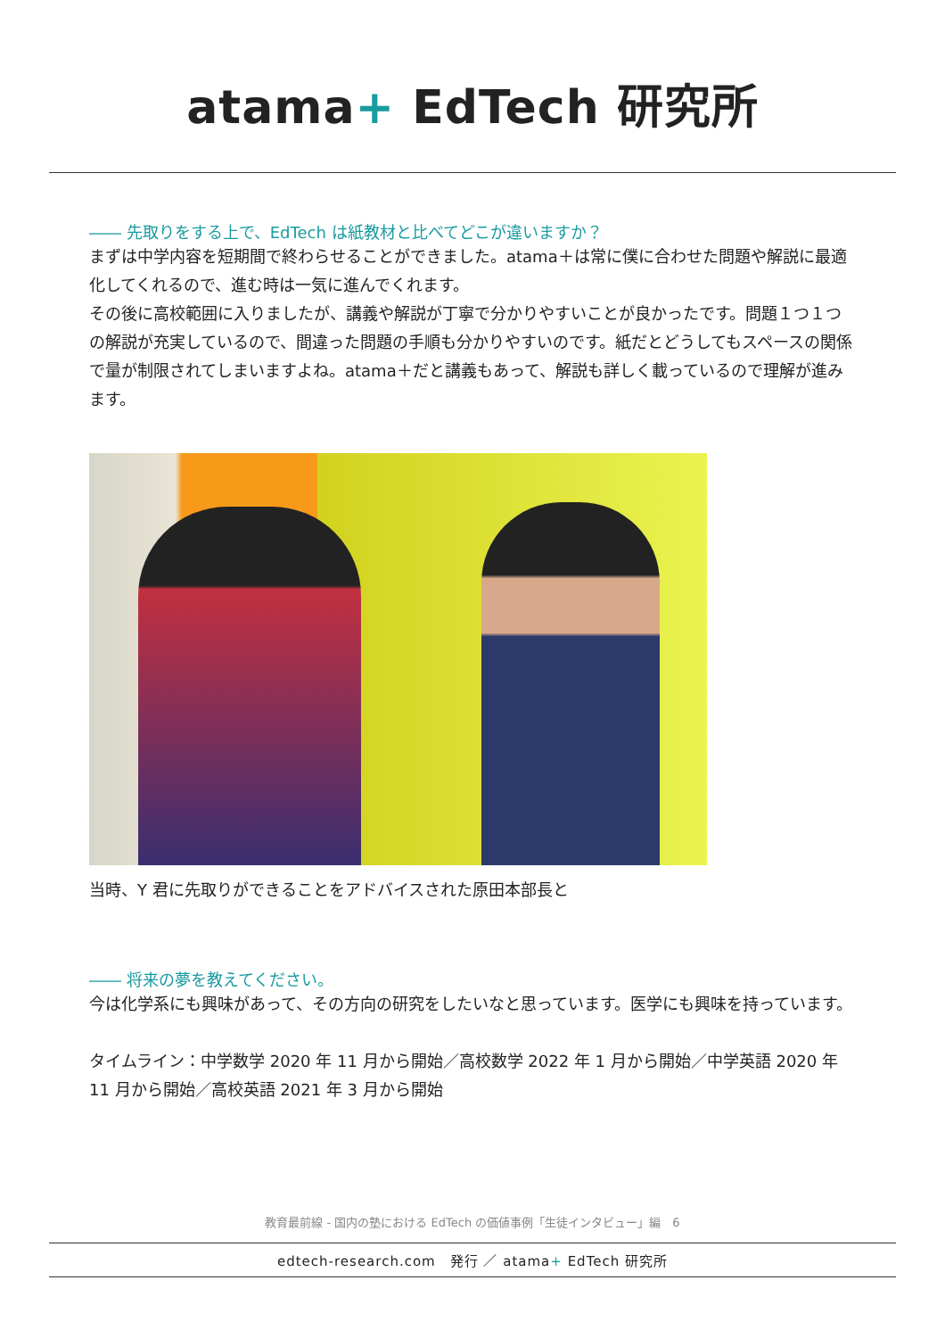atama+ EdTech 研究所
―― 先取りをする上で、EdTech は紙教材と比べてどこが違いますか？
まずは中学内容を短期間で終わらせることができました。atama＋は常に僕に合わせた問題や解説に最適化してくれるので、進む時は一気に進んでくれます。
その後に高校範囲に入りましたが、講義や解説が丁寧で分かりやすいことが良かったです。問題１つ１つの解説が充実しているので、間違った問題の手順も分かりやすいのです。紙だとどうしてもスペースの関係で量が制限されてしまいますよね。atama＋だと講義もあって、解説も詳しく載っているので理解が進みます。
当時、Y 君に先取りができることをアドバイスされた原田本部長と
―― 将来の夢を教えてください。
今は化学系にも興味があって、その方向の研究をしたいなと思っています。医学にも興味を持っています。
タイムライン：中学数学 2020 年 11 月から開始／高校数学 2022 年 1 月から開始／中学英語 2020 年 11 月から開始／高校英語 2021 年 3 月から開始
教育最前線 - 国内の塾における EdTech の価値事例「生徒インタビュー」編　6
edtech-research.com　発行 ／ atama+ EdTech 研究所